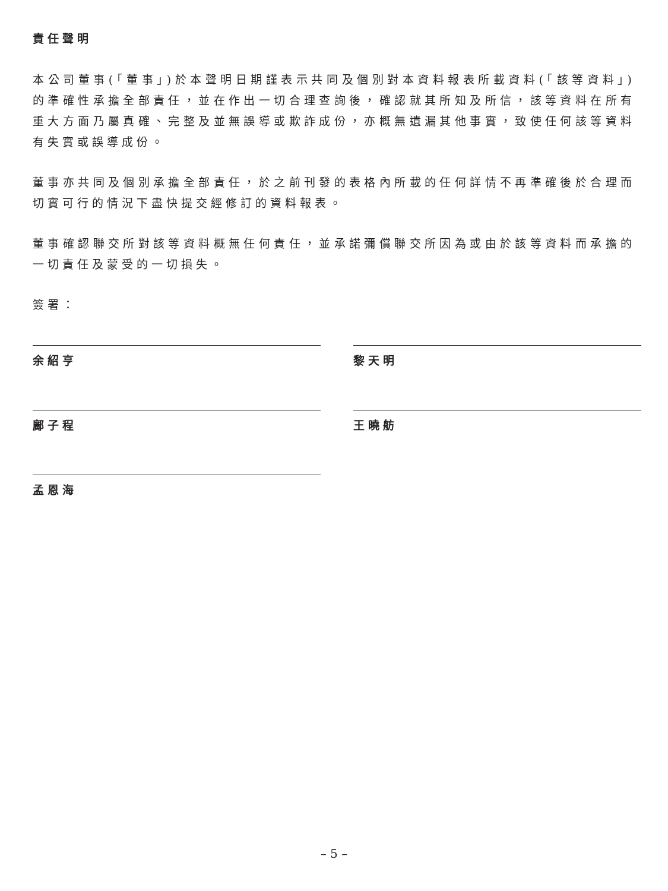責任聲明
本公司董事(「董事」)於本聲明日期謹表示共同及個別對本資料報表所載資料(「該等資料」)的準確性承擔全部責任，並在作出一切合理查詢後，確認就其所知及所信，該等資料在所有重大方面乃屬真確、完整及並無誤導或欺詐成份，亦概無遺漏其他事實，致使任何該等資料有失實或誤導成份。
董事亦共同及個別承擔全部責任，於之前刊發的表格內所載的任何詳情不再準確後於合理而切實可行的情況下盡快提交經修訂的資料報表。
董事確認聯交所對該等資料概無任何責任，並承諾彌償聯交所因為或由於該等資料而承擔的一切責任及蒙受的一切損失。
簽署：
余紹亨
黎天明
鄺子程
王曉舫
孟恩海
– 5 –